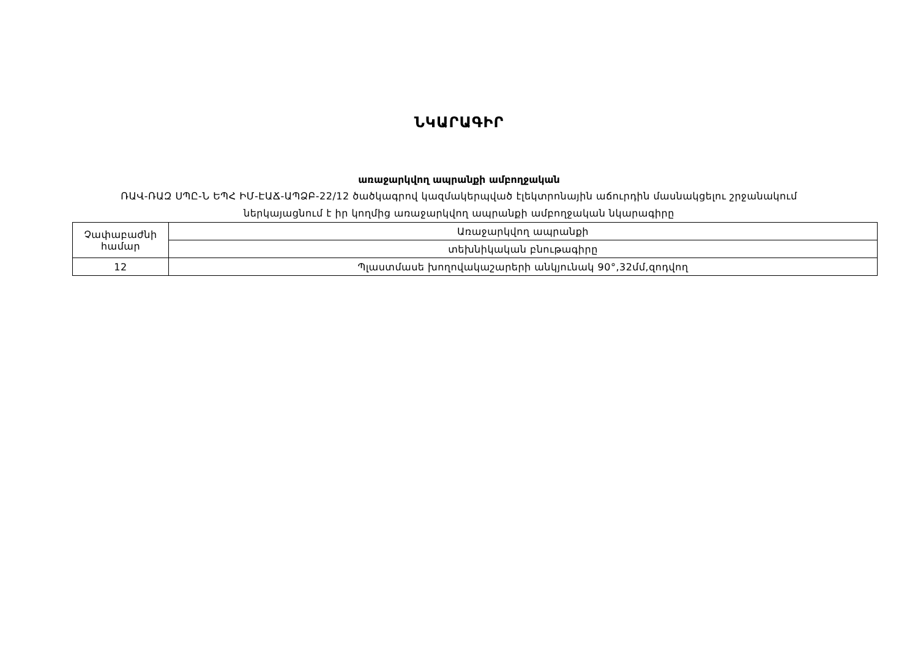ՆԿԱՐԱԳԻՐ
առաջարկվող ապրանքի ամբողջական
ՌԱՎ-ՌԱԶ ՍՊԸ-Ն ԵՊՀ ԻՄ-ԷԱՃ-ԱՊՁԲ-22/12 ծածկագրով կազմակերպված էլեկտրոնային աճուրդին մասնակցելու շրջանակում
ներկայացնում է իր կողմից առաջարկվող ապրանքի ամբողջական նկարագիրը
| Չափաբաժնի համար | Առաջարկվող ապրանքի |
| | տեխնիկական բնութագիրը |
| 12 | Պլաստմասե խողովակաշարերի անկյունակ 90°,32մմ,զոդվող |